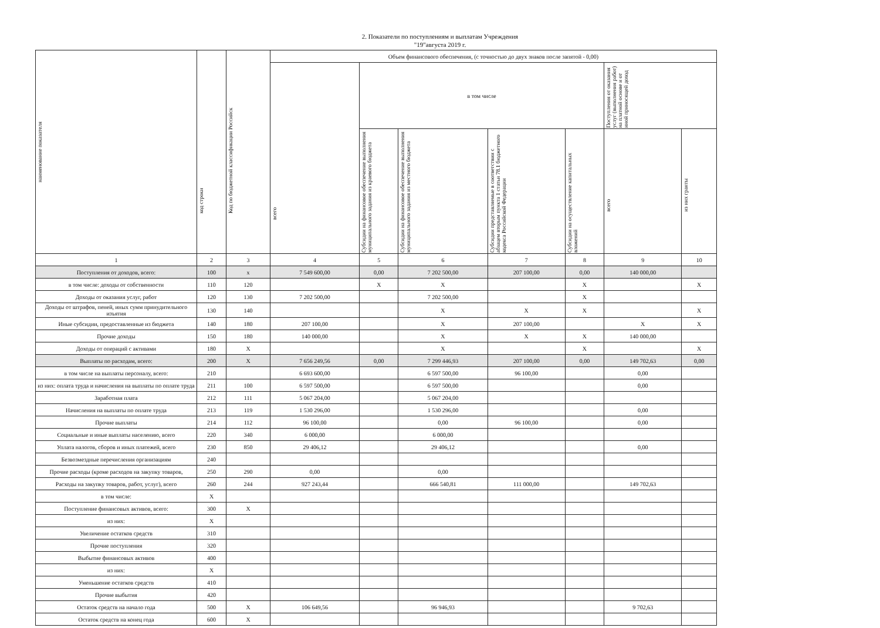2. Показатели по поступлениям и выплатам Учреждения
"19"августа 2019 г.
| наименование показателя | код строки | Код по бюджетной классификации Российск | Объем финансового обеспечения, (с точностью до двух знаков после запятой - 0,00) | | | | | | |
| --- | --- | --- | --- | --- | --- | --- | --- | --- | --- |
| | | | всего | в том числе | | | | Поступления от оказания услуг (выполнения работ) на платной основе и от иной приносящей доход | |
| | | | | Субсидии на финансовое обеспечение выполнения муниципального задания из краевого бюджета | Субсидии на финансовое обеспечение выполнения муниципального задания из местного бюджета | Субсидии представляемые в соответствии с абзацем вторым пункта 1 статьи 78.1 бюджетного кодекса Российской Федерации | Субсидии на осуществление капитальных вложений | всего | из них гранты |
| 1 | 2 | 3 | 4 | 5 | 6 | 7 | 8 | 9 | 10 |
| Поступления от доходов, всего: | 100 | х | 7 549 600,00 | 0,00 | 7 202 500,00 | 207 100,00 | 0,00 | 140 000,00 | |
| в том числе: доходы от собственности | 110 | 120 | | X | X | | X | | X |
| Доходы от оказания услуг, работ | 120 | 130 | 7 202 500,00 | | 7 202 500,00 | | X | | |
| Доходы от штрафов, пеней, иных сумм принудительного изъятия | 130 | 140 | | | X | X | X | | X |
| Иные субсидии, предоставленные из бюджета | 140 | 180 | 207 100,00 | | X | 207 100,00 | | X | X |
| Прочие доходы | 150 | 180 | 140 000,00 | | X | X | X | 140 000,00 | |
| Доходы от операций с активами | 180 | X | | | X | | X | | X |
| Выплаты по расходам, всего: | 200 | X | 7 656 249,56 | 0,00 | 7 299 446,93 | 207 100,00 | 0,00 | 149 702,63 | 0,00 |
| в том числе на выплаты персоналу, всего: | 210 | | 6 693 600,00 | | 6 597 500,00 | 96 100,00 | | 0,00 | |
| из них: оплата труда и начисления на выплаты по оплате труда | 211 | 100 | 6 597 500,00 | | 6 597 500,00 | | | 0,00 | |
| Заработная плата | 212 | 111 | 5 067 204,00 | | 5 067 204,00 | | | | |
| Начисления на выплаты по оплате труда | 213 | 119 | 1 530 296,00 | | 1 530 296,00 | | | 0,00 | |
| Прочие выплаты | 214 | 112 | 96 100,00 | | 0,00 | 96 100,00 | | 0,00 | |
| Социальные и иные выплаты населению, всего | 220 | 340 | 6 000,00 | | 6 000,00 | | | | |
| Уплата налогов, сборов и иных платежей, всего | 230 | 850 | 29 406,12 | | 29 406,12 | | | 0,00 | |
| Безвозмездные перечисления организациям | 240 | | | | | | | | |
| Прочие расходы (кроме расходов на закупку товаров, | 250 | 290 | 0,00 | | 0,00 | | | | |
| Расходы на закупку товаров, работ, услуг), всего | 260 | 244 | 927 243,44 | | 666 540,81 | 111 000,00 | | 149 702,63 | |
| в том числе: | X | | | | | | | | |
| Поступление финансовых активов, всего: | 300 | X | | | | | | | |
| из них: | X | | | | | | | | |
| Увеличение остатков средств | 310 | | | | | | | | |
| Прочие поступления | 320 | | | | | | | | |
| Выбытие финансовых активов | 400 | | | | | | | | |
| из них: | X | | | | | | | | |
| Уменьшение остатков средств | 410 | | | | | | | | |
| Прочие выбытия | 420 | | | | | | | | |
| Остаток средств на начало года | 500 | X | 106 649,56 | | 96 946,93 | | | 9 702,63 | |
| Остаток средств на конец года | 600 | X | | | | | | | |